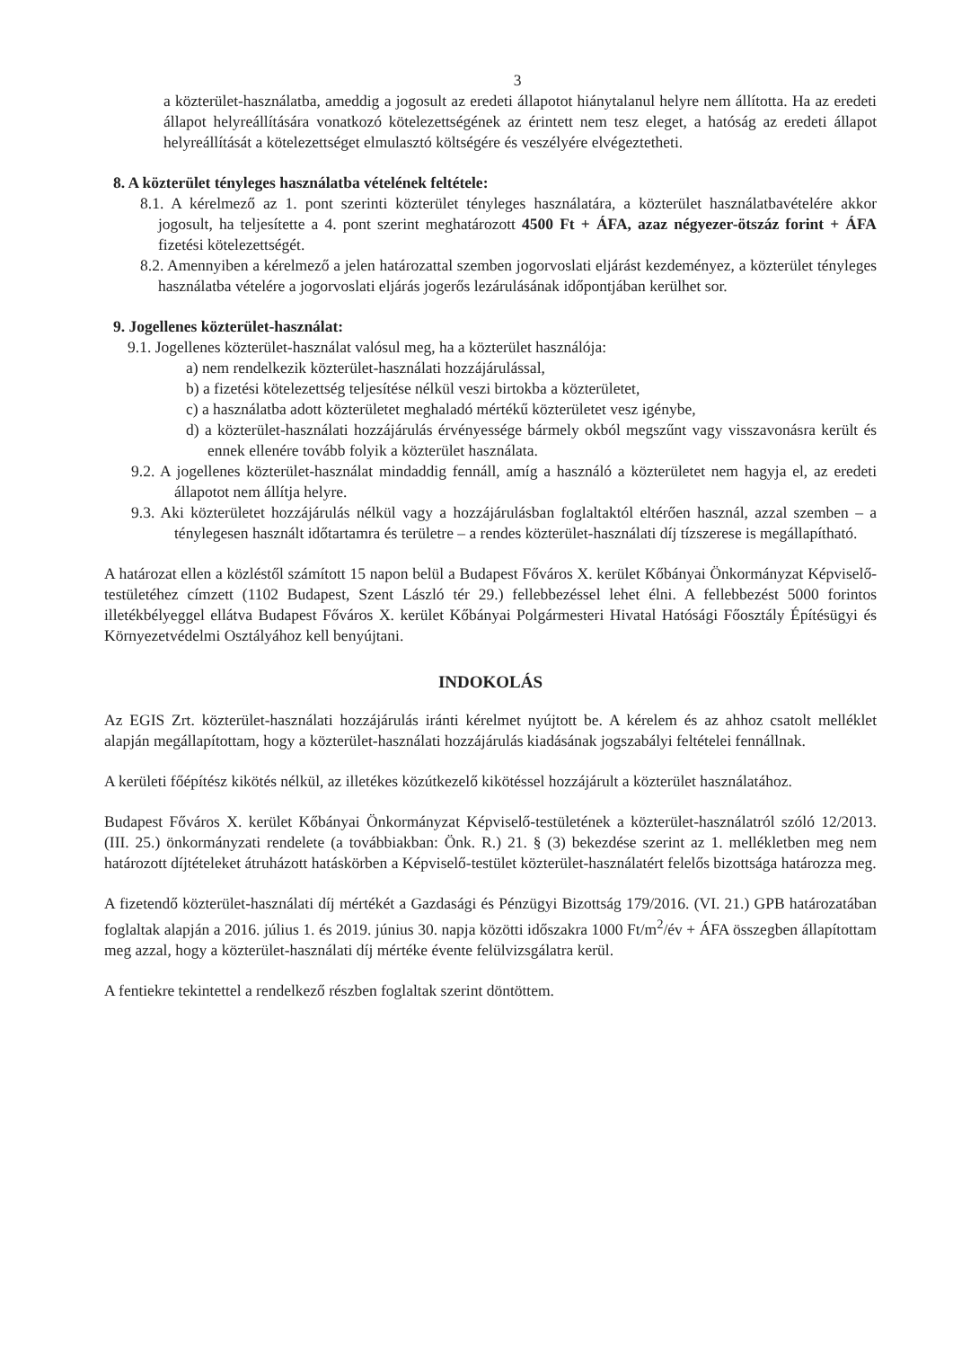3
a közterület-használatba, ameddig a jogosult az eredeti állapotot hiánytalanul helyre nem állította. Ha az eredeti állapot helyreállítására vonatkozó kötelezettségének az érintett nem tesz eleget, a hatóság az eredeti állapot helyreállítását a kötelezettséget elmulasztó költségére és veszélyére elvégeztetheti.
8. A közterület tényleges használatba vételének feltétele:
8.1. A kérelmező az 1. pont szerinti közterület tényleges használatára, a közterület használatbavételére akkor jogosult, ha teljesítette a 4. pont szerint meghatározott 4500 Ft + ÁFA, azaz négyezer-ötszáz forint + ÁFA fizetési kötelezettségét.
8.2. Amennyiben a kérelmező a jelen határozattal szemben jogorvoslati eljárást kezdeményez, a közterület tényleges használatba vételére a jogorvoslati eljárás jogerős lezárulásának időpontjában kerülhet sor.
9. Jogellenes közterület-használat:
9.1. Jogellenes közterület-használat valósul meg, ha a közterület használója:
a) nem rendelkezik közterület-használati hozzájárulással,
b) a fizetési kötelezettség teljesítése nélkül veszi birtokba a közterületet,
c) a használatba adott közterületet meghaladó mértékű közterületet vesz igénybe,
d) a közterület-használati hozzájárulás érvényessége bármely okból megszűnt vagy visszavonásra került és ennek ellenére tovább folyik a közterület használata.
9.2. A jogellenes közterület-használat mindaddig fennáll, amíg a használó a közterületet nem hagyja el, az eredeti állapotot nem állítja helyre.
9.3. Aki közterületet hozzájárulás nélkül vagy a hozzájárulásban foglaltaktól eltérően használ, azzal szemben – a ténylegesen használt időtartamra és területre – a rendes közterület-használati díj tízszerese is megállapítható.
A határozat ellen a közléstől számított 15 napon belül a Budapest Főváros X. kerület Kőbányai Önkormányzat Képviselő-testületéhez címzett (1102 Budapest, Szent László tér 29.) fellebbezéssel lehet élni. A fellebbezést 5000 forintos illetékbélyeggel ellátva Budapest Főváros X. kerület Kőbányai Polgármesteri Hivatal Hatósági Főosztály Építésügyi és Környezetvédelmi Osztályához kell benyújtani.
INDOKOLÁS
Az EGIS Zrt. közterület-használati hozzájárulás iránti kérelmet nyújtott be. A kérelem és az ahhoz csatolt melléklet alapján megállapítottam, hogy a közterület-használati hozzájárulás kiadásának jogszabályi feltételei fennállnak.
A kerületi főépítész kikötés nélkül, az illetékes közútkezelő kikötéssel hozzájárult a közterület használatához.
Budapest Főváros X. kerület Kőbányai Önkormányzat Képviselő-testületének a közterület-használatról szóló 12/2013. (III. 25.) önkormányzati rendelete (a továbbiakban: Önk. R.) 21. § (3) bekezdése szerint az 1. mellékletben meg nem határozott díjtételeket átruházott hatáskörben a Képviselő-testület közterület-használatért felelős bizottsága határozza meg.
A fizetendő közterület-használati díj mértékét a Gazdasági és Pénzügyi Bizottság 179/2016. (VI. 21.) GPB határozatában foglaltak alapján a 2016. július 1. és 2019. június 30. napja közötti időszakra 1000 Ft/m<sup>2</sup>/év + ÁFA összegben állapítottam meg azzal, hogy a közterület-használati díj mértéke évente felülvizsgálatra kerül.
A fentiekre tekintettel a rendelkező részben foglaltak szerint döntöttem.